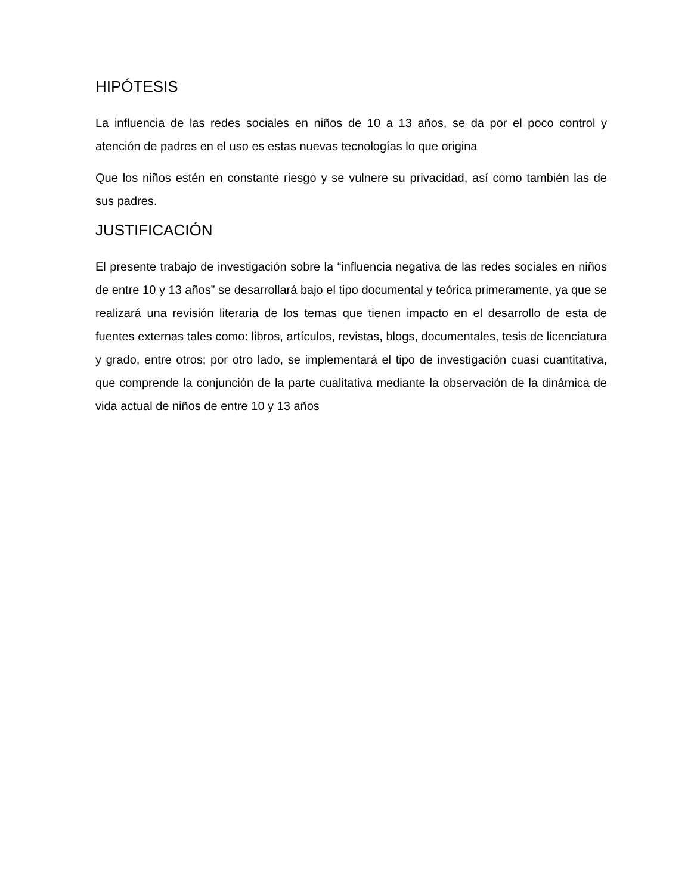HIPÓTESIS
La influencia de las redes sociales en niños de 10 a 13 años, se da por el poco control y atención de padres en el uso es estas nuevas tecnologías lo que origina
Que los niños estén en constante riesgo y se vulnere su privacidad, así como también las de sus padres.
JUSTIFICACIÓN
El presente trabajo de investigación sobre la “influencia negativa de las redes sociales en niños de entre 10 y 13 años” se desarrollará bajo el tipo documental y teórica primeramente, ya que se realizará una revisión literaria de los temas que tienen impacto en el desarrollo de esta de fuentes externas tales como: libros, artículos, revistas, blogs, documentales, tesis de licenciatura y grado, entre otros; por otro lado, se implementará el tipo de investigación cuasi cuantitativa, que comprende la conjunción de la parte cualitativa mediante la observación de la dinámica de vida actual de niños de entre 10 y 13 años